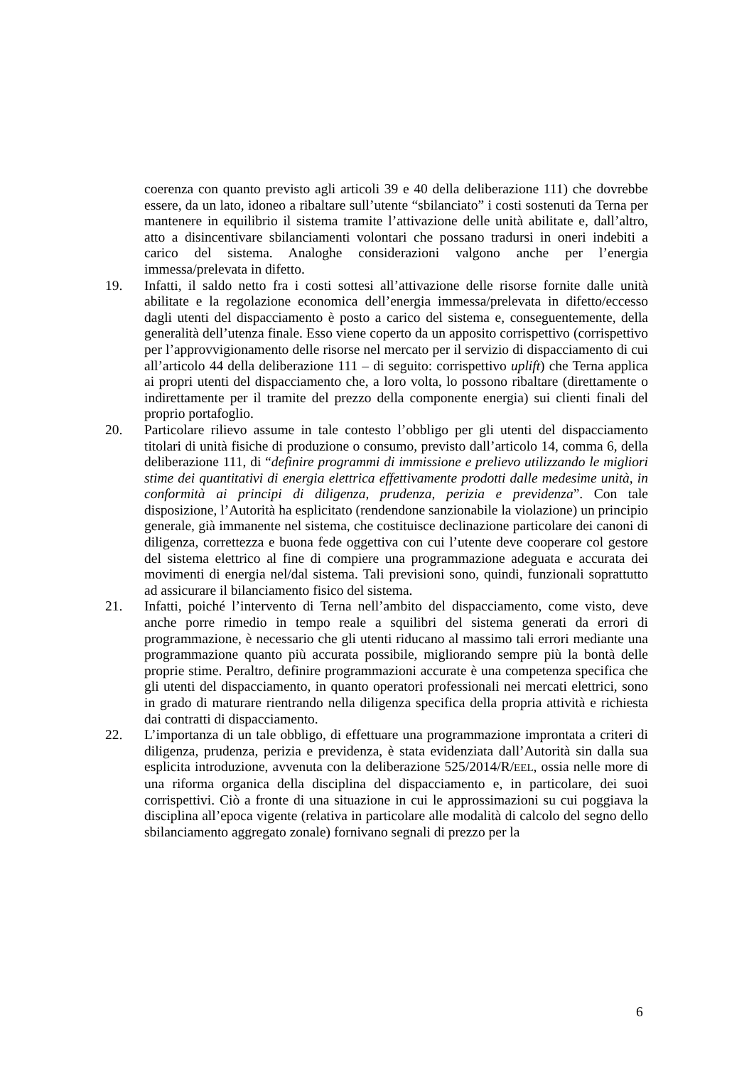coerenza con quanto previsto agli articoli 39 e 40 della deliberazione 111) che dovrebbe essere, da un lato, idoneo a ribaltare sull’utente “sbilanciato” i costi sostenuti da Terna per mantenere in equilibrio il sistema tramite l’attivazione delle unità abilitate e, dall’altro, atto a disincentivare sbilanciamenti volontari che possano tradursi in oneri indebiti a carico del sistema. Analoghe considerazioni valgono anche per l’energia immessa/prelevata in difetto.
19. Infatti, il saldo netto fra i costi sottesi all’attivazione delle risorse fornite dalle unità abilitate e la regolazione economica dell’energia immessa/prelevata in difetto/eccesso dagli utenti del dispacciamento è posto a carico del sistema e, conseguentemente, della generalità dell’utenza finale. Esso viene coperto da un apposito corrispettivo (corrispettivo per l’approvvigionamento delle risorse nel mercato per il servizio di dispacciamento di cui all’articolo 44 della deliberazione 111 – di seguito: corrispettivo uplift) che Terna applica ai propri utenti del dispacciamento che, a loro volta, lo possono ribaltare (direttamente o indirettamente per il tramite del prezzo della componente energia) sui clienti finali del proprio portafoglio.
20. Particolare rilievo assume in tale contesto l’obbligo per gli utenti del dispacciamento titolari di unità fisiche di produzione o consumo, previsto dall’articolo 14, comma 6, della deliberazione 111, di “definire programmi di immissione e prelievo utilizzando le migliori stime dei quantitativi di energia elettrica effettivamente prodotti dalle medesime unità, in conformità ai principi di diligenza, prudenza, perizia e previdenza”. Con tale disposizione, l’Autorità ha esplicitato (rendendone sanzionabile la violazione) un principio generale, già immanente nel sistema, che costituisce declinazione particolare dei canoni di diligenza, correttezza e buona fede oggettiva con cui l’utente deve cooperare col gestore del sistema elettrico al fine di compiere una programmazione adeguata e accurata dei movimenti di energia nel/dal sistema. Tali previsioni sono, quindi, funzionali soprattutto ad assicurare il bilanciamento fisico del sistema.
21. Infatti, poiché l’intervento di Terna nell’ambito del dispacciamento, come visto, deve anche porre rimedio in tempo reale a squilibri del sistema generati da errori di programmazione, è necessario che gli utenti riducano al massimo tali errori mediante una programmazione quanto più accurata possibile, migliorando sempre più la bontà delle proprie stime. Peraltro, definire programmazioni accurate è una competenza specifica che gli utenti del dispacciamento, in quanto operatori professionali nei mercati elettrici, sono in grado di maturare rientrando nella diligenza specifica della propria attività e richiesta dai contratti di dispacciamento.
22. L’importanza di un tale obbligo, di effettuare una programmazione improntata a criteri di diligenza, prudenza, perizia e previdenza, è stata evidenziata dall’Autorità sin dalla sua esplicita introduzione, avvenuta con la deliberazione 525/2014/R/EEL, ossia nelle more di una riforma organica della disciplina del dispacciamento e, in particolare, dei suoi corrispettivi. Ciò a fronte di una situazione in cui le approssimazioni su cui poggiava la disciplina all’epoca vigente (relativa in particolare alle modalità di calcolo del segno dello sbilanciamento aggregato zonale) fornivano segnali di prezzo per la
6